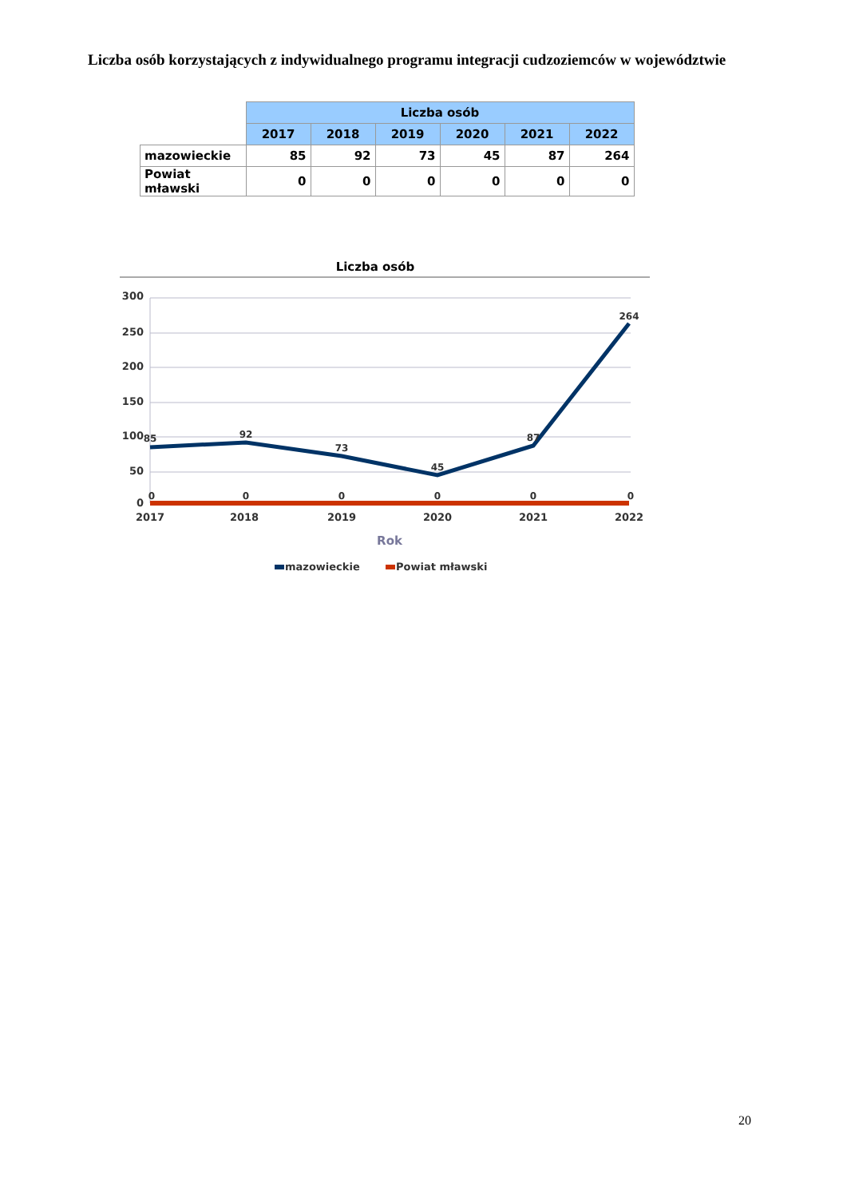Liczba osób korzystających z indywidualnego programu integracji cudzoziemców w województwie
| | Liczba osób | | | | | |
| | 2017 | 2018 | 2019 | 2020 | 2021 | 2022 |
| mazowieckie | 85 | 92 | 73 | 45 | 87 | 264 |
| Powiat mławski | 0 | 0 | 0 | 0 | 0 | 0 |
Liczba osób
300
250
200
150
100
50
0
85
92
73
45
87
264
0
0
0
0
0
0
2017
2018
2019
2020
2021
2022
Rok
mazowieckie
Powiat mławski
20